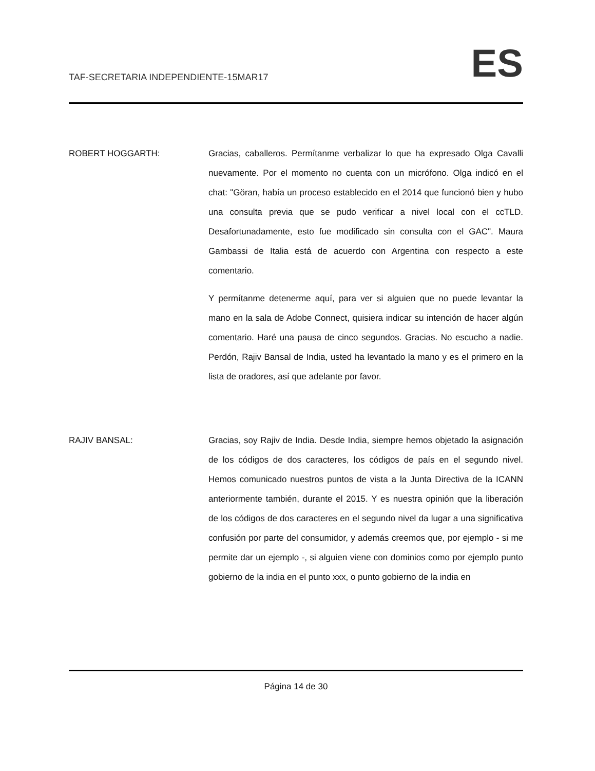TAF-SECRETARIA INDEPENDIENTE-15MAR17 ES
ROBERT HOGGARTH: Gracias, caballeros. Permítanme verbalizar lo que ha expresado Olga Cavalli nuevamente. Por el momento no cuenta con un micrófono. Olga indicó en el chat: "Göran, había un proceso establecido en el 2014 que funcionó bien y hubo una consulta previa que se pudo verificar a nivel local con el ccTLD. Desafortunadamente, esto fue modificado sin consulta con el GAC". Maura Gambassi de Italia está de acuerdo con Argentina con respecto a este comentario.
Y permítanme detenerme aquí, para ver si alguien que no puede levantar la mano en la sala de Adobe Connect, quisiera indicar su intención de hacer algún comentario. Haré una pausa de cinco segundos. Gracias. No escucho a nadie. Perdón, Rajiv Bansal de India, usted ha levantado la mano y es el primero en la lista de oradores, así que adelante por favor.
RAJIV BANSAL: Gracias, soy Rajiv de India. Desde India, siempre hemos objetado la asignación de los códigos de dos caracteres, los códigos de país en el segundo nivel. Hemos comunicado nuestros puntos de vista a la Junta Directiva de la ICANN anteriormente también, durante el 2015. Y es nuestra opinión que la liberación de los códigos de dos caracteres en el segundo nivel da lugar a una significativa confusión por parte del consumidor, y además creemos que, por ejemplo - si me permite dar un ejemplo -, si alguien viene con dominios como por ejemplo punto gobierno de la india en el punto xxx, o punto gobierno de la india en
Página 14 de 30